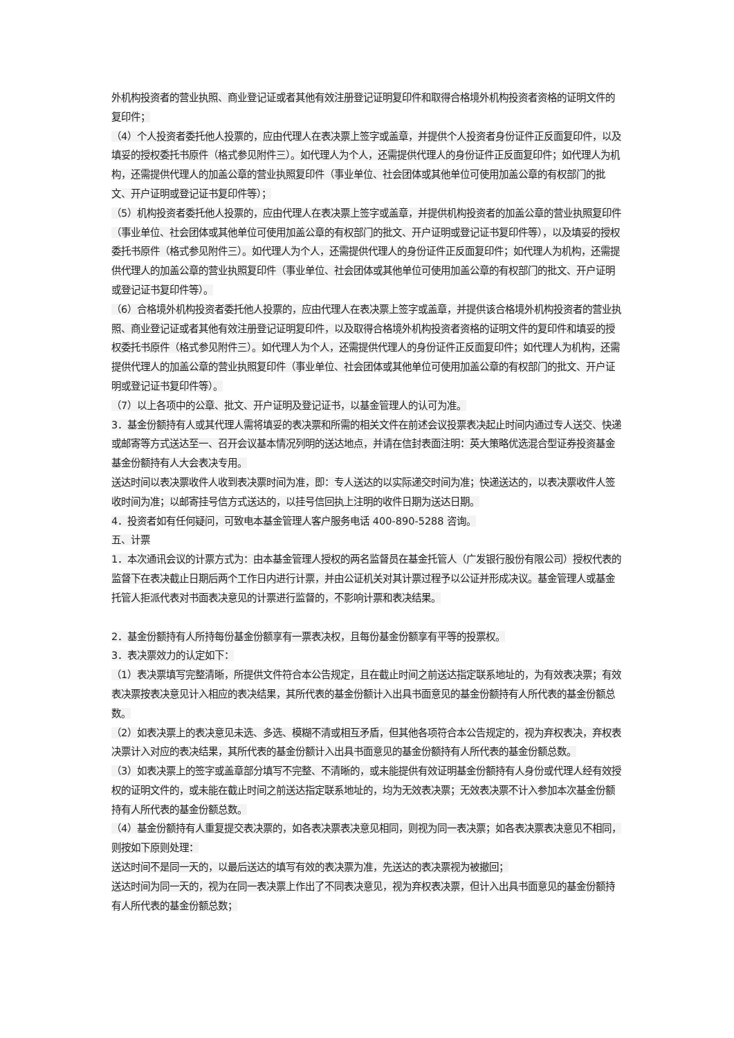外机构投资者的营业执照、商业登记证或者其他有效注册登记证明复印件和取得合格境外机构投资者资格的证明文件的复印件；
（4）个人投资者委托他人投票的，应由代理人在表决票上签字或盖章，并提供个人投资者身份证件正反面复印件，以及填妥的授权委托书原件（格式参见附件三）。如代理人为个人，还需提供代理人的身份证件正反面复印件；如代理人为机构，还需提供代理人的加盖公章的营业执照复印件（事业单位、社会团体或其他单位可使用加盖公章的有权部门的批文、开户证明或登记证书复印件等）；
（5）机构投资者委托他人投票的，应由代理人在表决票上签字或盖章，并提供机构投资者的加盖公章的营业执照复印件（事业单位、社会团体或其他单位可使用加盖公章的有权部门的批文、开户证明或登记证书复印件等），以及填妥的授权委托书原件（格式参见附件三）。如代理人为个人，还需提供代理人的身份证件正反面复印件；如代理人为机构，还需提供代理人的加盖公章的营业执照复印件（事业单位、社会团体或其他单位可使用加盖公章的有权部门的批文、开户证明或登记证书复印件等）。
（6）合格境外机构投资者委托他人投票的，应由代理人在表决票上签字或盖章，并提供该合格境外机构投资者的营业执照、商业登记证或者其他有效注册登记证明复印件，以及取得合格境外机构投资者资格的证明文件的复印件和填妥的授权委托书原件（格式参见附件三）。如代理人为个人，还需提供代理人的身份证件正反面复印件；如代理人为机构，还需提供代理人的加盖公章的营业执照复印件（事业单位、社会团体或其他单位可使用加盖公章的有权部门的批文、开户证明或登记证书复印件等）。
（7）以上各项中的公章、批文、开户证明及登记证书，以基金管理人的认可为准。
3．基金份额持有人或其代理人需将填妥的表决票和所需的相关文件在前述会议投票表决起止时间内通过专人送交、快递或邮寄等方式送达至一、召开会议基本情况列明的送达地点，并请在信封表面注明：英大策略优选混合型证券投资基金基金份额持有人大会表决专用。
送达时间以表决票收件人收到表决票时间为准，即：专人送达的以实际递交时间为准；快递送达的，以表决票收件人签收时间为准；以邮寄挂号信方式送达的，以挂号信回执上注明的收件日期为送达日期。
4．投资者如有任何疑问，可致电本基金管理人客户服务电话 400-890-5288 咨询。
五、计票
1．本次通讯会议的计票方式为：由本基金管理人授权的两名监督员在基金托管人（广发银行股份有限公司）授权代表的监督下在表决截止日期后两个工作日内进行计票，并由公证机关对其计票过程予以公证并形成决议。基金管理人或基金托管人拒派代表对书面表决意见的计票进行监督的，不影响计票和表决结果。
2．基金份额持有人所持每份基金份额享有一票表决权，且每份基金份额享有平等的投票权。
3．表决票效力的认定如下：
（1）表决票填写完整清晰，所提供文件符合本公告规定，且在截止时间之前送达指定联系地址的，为有效表决票；有效表决票按表决意见计入相应的表决结果，其所代表的基金份额计入出具书面意见的基金份额持有人所代表的基金份额总数。
（2）如表决票上的表决意见未选、多选、模糊不清或相互矛盾，但其他各项符合本公告规定的，视为弃权表决，弃权表决票计入对应的表决结果，其所代表的基金份额计入出具书面意见的基金份额持有人所代表的基金份额总数。
（3）如表决票上的签字或盖章部分填写不完整、不清晰的，或未能提供有效证明基金份额持有人身份或代理人经有效授权的证明文件的，或未能在截止时间之前送达指定联系地址的，均为无效表决票；无效表决票不计入参加本次基金份额持有人所代表的基金份额总数。
（4）基金份额持有人重复提交表决票的，如各表决票表决意见相同，则视为同一表决票；如各表决票表决意见不相同，则按如下原则处理：
送达时间不是同一天的，以最后送达的填写有效的表决票为准，先送达的表决票视为被撤回；
送达时间为同一天的，视为在同一表决票上作出了不同表决意见，视为弃权表决票，但计入出具书面意见的基金份额持有人所代表的基金份额总数；